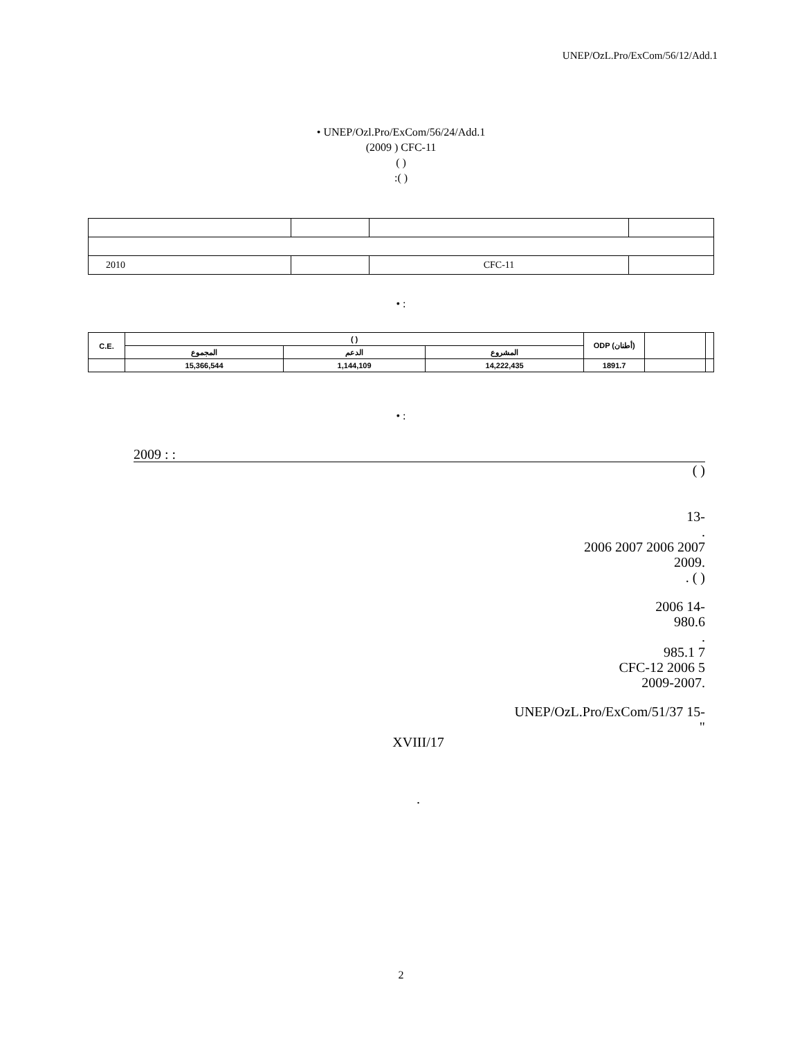UNEP/OzL.Pro/ExCom/56/12/Add.1
• UNEP/Ozl.Pro/ExCom/56/24/Add.1
(2009 ) CFC-11
( )
:( )
| 2010 | | CFC-11 | |
• :
| C.E. | ( ) | | | ODP (أطنان) | | |
| --- | --- | --- | --- | --- | --- | --- |
| | المجموع | الدعم | المشروع | | | |
| | 15,366,544 | 1,144,109 | 14,222,435 | 1891.7 | | |
• :
2009 : :
( )
-13
.
2007 2006 2007 2006
.2009
( ) .
-14 2006
980.6
.
7 985.1
CFC-12 2006 5
.2009-2007
-15 UNEP/OzL.Pro/ExCom/51/37
"
17/XVIII
.
2